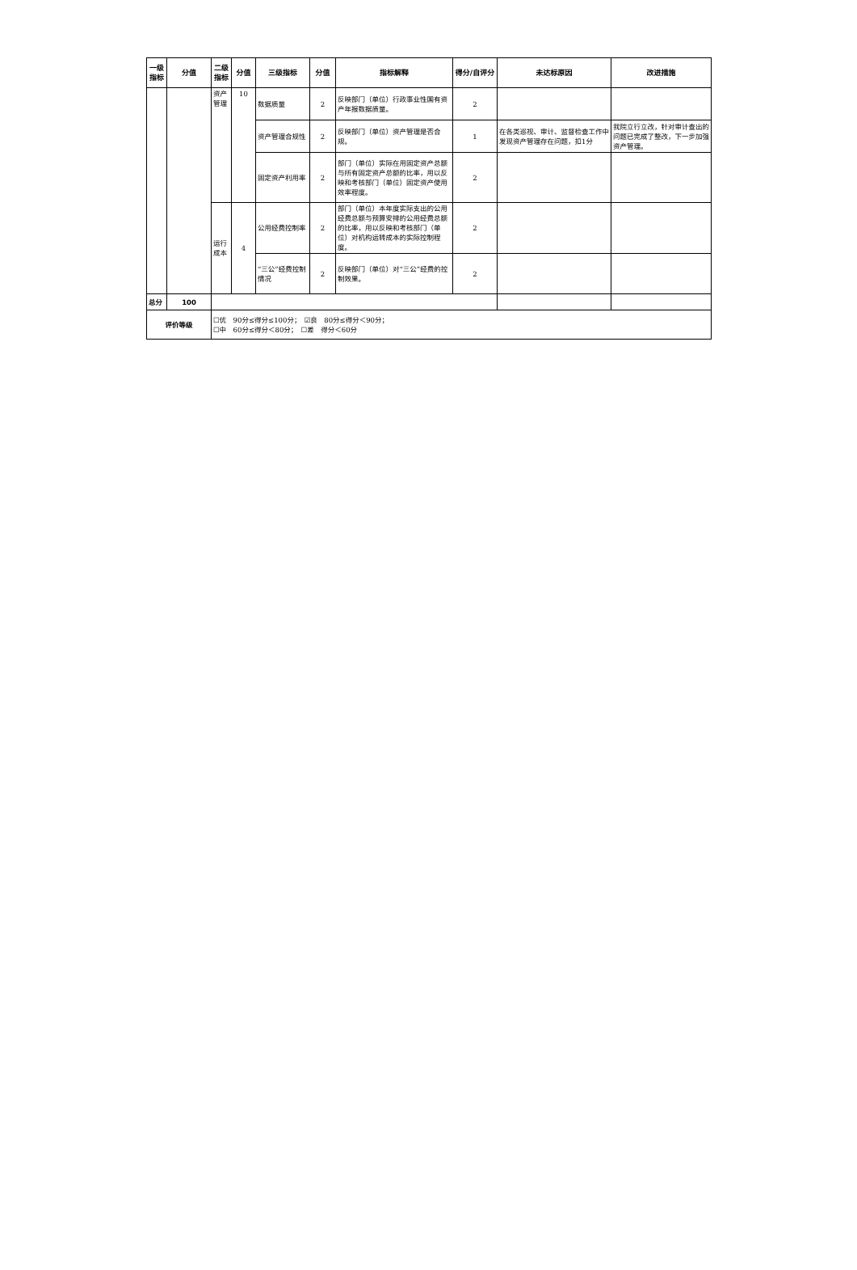| 一级指标 | 分值 | 二级指标 | 分值 | 三级指标 | 分值 | 指标解释 | 得分/自评分 | 未达标原因 | 改进措施 |
| --- | --- | --- | --- | --- | --- | --- | --- | --- | --- |
| | | 资产管理 | 10 | 数据质量 | 2 | 反映部门（单位）行政事业性国有资产年报数据质量。 | 2 | | |
| | | | | 资产管理合规性 | 2 | 反映部门（单位）资产管理是否合规。 | 1 | 在各类巡视、审计、监督检查工作中发现资产管理存在问题，扣1分 | 我院立行立改，针对审计查出的问题已完成了整改，下一步加强资产管理。 |
| | | | | 固定资产利用率 | 2 | 部门（单位）实际在用固定资产总额与所有固定资产总额的比率，用以反映和考核部门（单位）固定资产使用效率程度。 | 2 | | |
| | | 运行成本 | 4 | 公用经费控制率 | 2 | 部门（单位）本年度实际支出的公用经费总额与预算安排的公用经费总额的比率，用以反映和考核部门（单位）对机构运转成本的实际控制程度。 | 2 | | |
| | | | | “三公”经费控制情况 | 2 | 反映部门（单位）对“三公”经费的控制效果。 | 2 | | |
| 总分 | 100 | | | | | | | | |
| 评价等级 | | ☐优 90分≤得分≤100分； ☑良 80分≤得分＜90分； ☐中 60分≤得分＜80分； ☐差 得分＜60分 | | | | | | | |